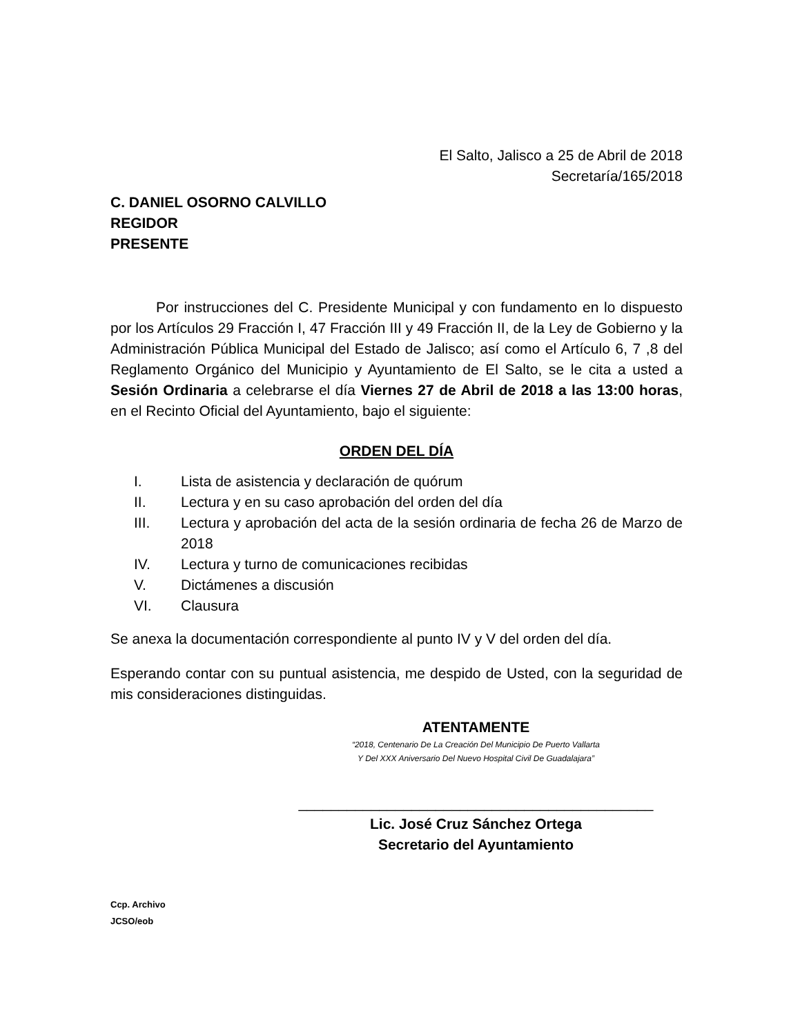El Salto, Jalisco a 25 de Abril de 2018
Secretaría/165/2018
C. DANIEL OSORNO CALVILLO
REGIDOR
PRESENTE
Por instrucciones del C. Presidente Municipal y con fundamento en lo dispuesto por los Artículos 29 Fracción I, 47 Fracción III y 49 Fracción II, de la Ley de Gobierno y la Administración Pública Municipal del Estado de Jalisco; así como el Artículo 6, 7 ,8 del Reglamento Orgánico del Municipio y Ayuntamiento de El Salto, se le cita a usted a Sesión Ordinaria a celebrarse el día Viernes 27 de Abril de 2018 a las 13:00 horas, en el Recinto Oficial del Ayuntamiento, bajo el siguiente:
ORDEN DEL DÍA
I. Lista de asistencia y declaración de quórum
II. Lectura y en su caso aprobación del orden del día
III. Lectura y aprobación del acta de la sesión ordinaria de fecha 26 de Marzo de 2018
IV. Lectura y turno de comunicaciones recibidas
V. Dictámenes a discusión
VI. Clausura
Se anexa la documentación correspondiente al punto IV y V del orden del día.
Esperando contar con su puntual asistencia, me despido de Usted, con la seguridad de mis consideraciones distinguidas.
ATENTAMENTE
“2018, Centenario De La Creación Del Municipio De Puerto Vallarta
Y Del XXX Aniversario Del Nuevo Hospital Civil De Guadalajara”
____________________________________________
Lic. José Cruz Sánchez Ortega
Secretario del Ayuntamiento
Ccp. Archivo
JCSO/eob